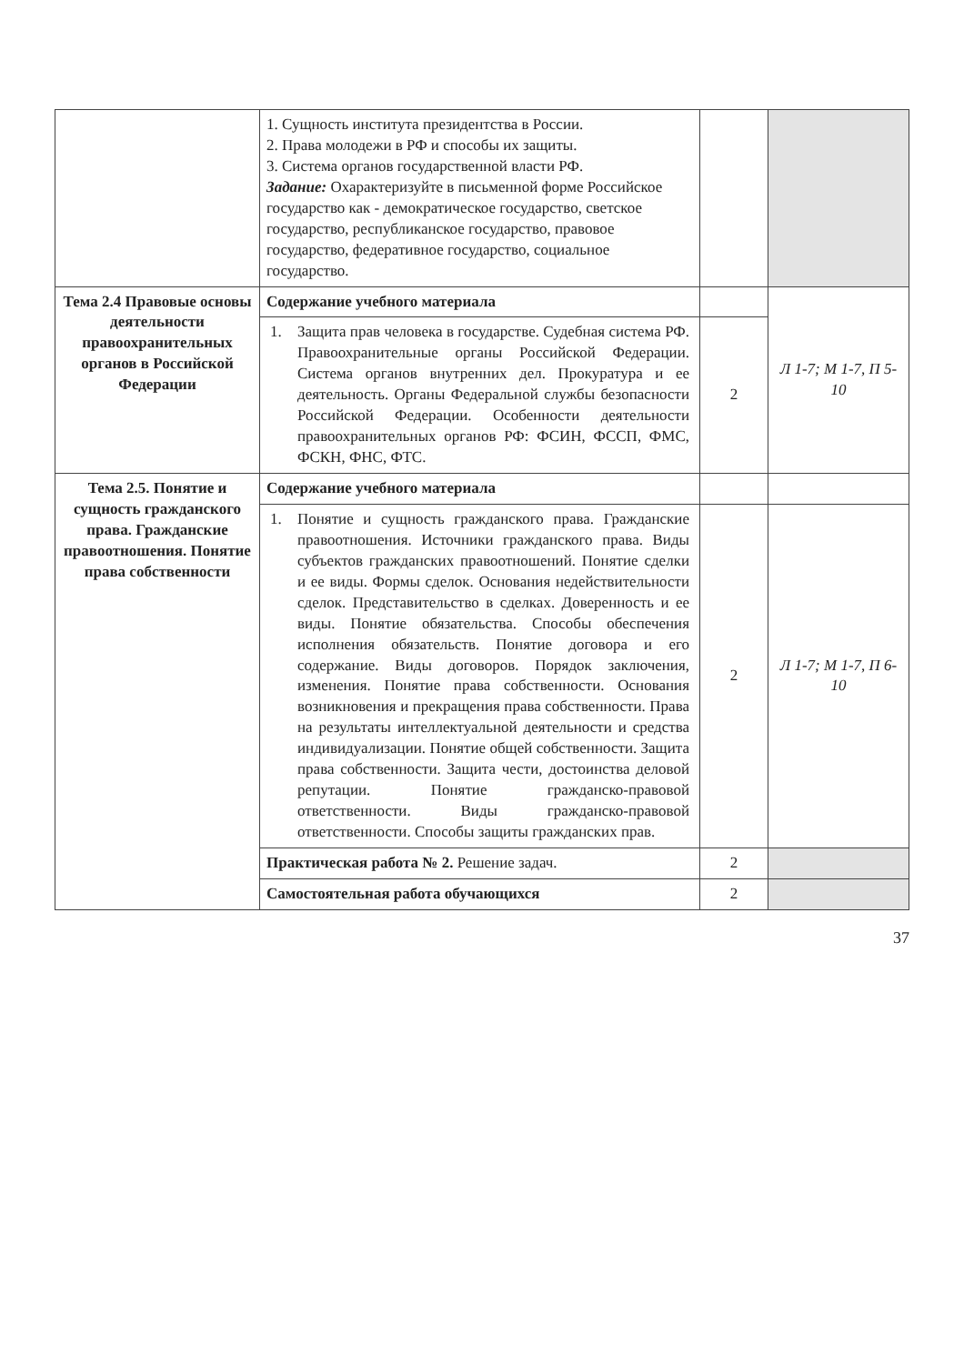| | 1. Сущность института президентства в России. 2. Права молодежи в РФ и способы их защиты. 3. Система органов государственной власти РФ. Задание: Охарактеризуйте в письменной форме Российское государство как - демократическое государство, светское государство, республиканское государство, правовое государство, федеративное государство, социальное государство. | | |
| Тема 2.4 Правовые основы деятельности правоохранительных органов в Российской Федерации | Содержание учебного материала | | Л 1-7; М 1-7, П 5-10 |
| | / 1. / Защита прав человека в государстве. Судебная система РФ. Правоохранительные органы Российской Федерации. Система органов внутренних дел. Прокуратура и ее деятельность. Органы Федеральной службы безопасности Российской Федерации. Особенности деятельности правоохранительных органов РФ: ФСИН, ФССП, ФМС, ФСКН, ФНС, ФТС. / | 2 | |
| Тема 2.5. Понятие и сущность гражданского права. Гражданские правоотношения. Понятие права собственности | Содержание учебного материала | | |
| | / 1. / Понятие и сущность гражданского права. Гражданские правоотношения. Источники гражданского права. Виды субъектов гражданских правоотношений. Понятие сделки и ее виды. Формы сделок. Основания недействительности сделок. Представительство в сделках. Доверенность и ее виды. Понятие обязательства. Способы обеспечения исполнения обязательств. Понятие договора и его содержание. Виды договоров. Порядок заключения, изменения. Понятие права собственности. Основания возникновения и прекращения права собственности. Права на результаты интеллектуальной деятельности и средства индивидуализации. Понятие общей собственности. Защита права собственности. Защита чести, достоинства деловой репутации. Понятие гражданско-правовой ответственности. Виды гражданско-правовой ответственности. Способы защиты гражданских прав. / | 2 | Л 1-7; М 1-7, П 6-10 |
| | Практическая работа № 2. Решение задач. | 2 | |
| | Самостоятельная работа обучающихся | 2 | |
37